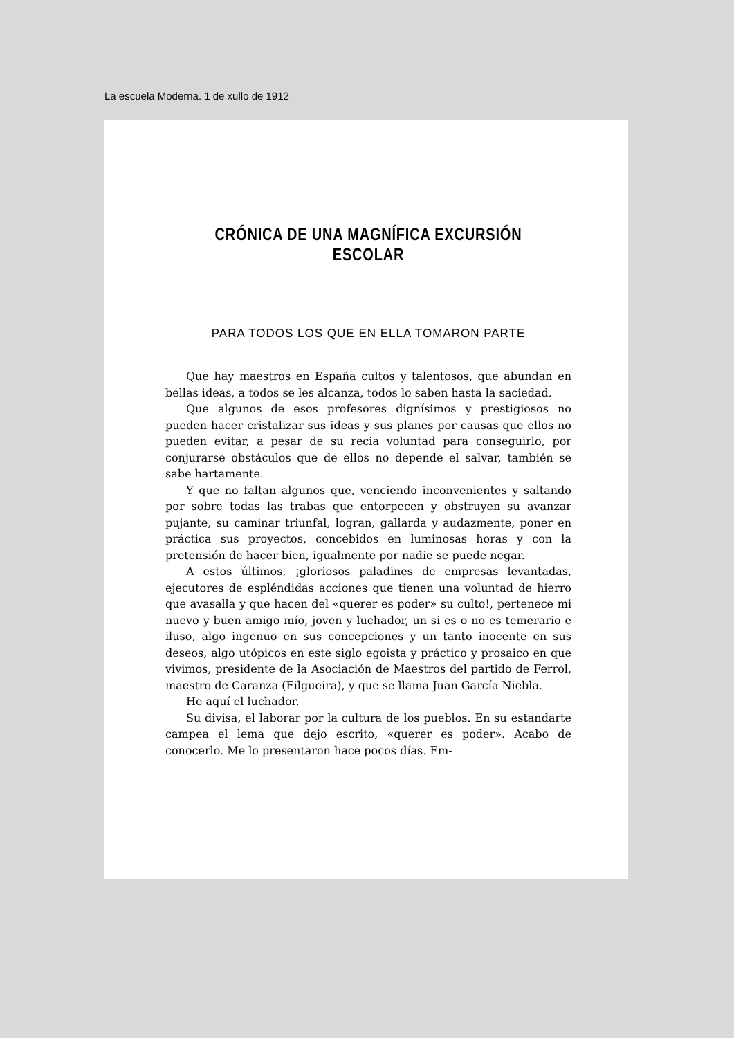La escuela Moderna. 1 de xullo de 1912
CRÓNICA DE UNA MAGNÍFICA EXCURSIÓN ESCOLAR
PARA TODOS LOS QUE EN ELLA TOMARON PARTE
Que hay maestros en España cultos y talentosos, que abundan en bellas ideas, a todos se les alcanza, todos lo saben hasta la saciedad.
Que algunos de esos profesores dignísimos y prestigiosos no pueden hacer cristalizar sus ideas y sus planes por causas que ellos no pueden evitar, a pesar de su recia voluntad para conseguirlo, por conjurarse obstáculos que de ellos no depende el salvar, también se sabe hartamente.
Y que no faltan algunos que, venciendo inconvenientes y saltando por sobre todas las trabas que entorpecen y obstruyen su avanzar pujante, su caminar triunfal, logran, gallarda y audazmente, poner en práctica sus proyectos, concebidos en luminosas horas y con la pretensión de hacer bien, igualmente por nadie se puede negar.
A estos últimos, ¡gloriosos paladines de empresas levantadas, ejecutores de espléndidas acciones que tienen una voluntad de hierro que avasalla y que hacen del «querer es poder» su culto!, pertenece mi nuevo y buen amigo mío, joven y luchador, un si es o no es temerario e iluso, algo ingenuo en sus concepciones y un tanto inocente en sus deseos, algo utópicos en este siglo egoista y práctico y prosaico en que vivimos, presidente de la Asociación de Maestros del partido de Ferrol, maestro de Caranza (Filgueira), y que se llama Juan García Niebla.
He aquí el luchador.
Su divisa, el laborar por la cultura de los pueblos. En su estandarte campea el lema que dejo escrito, «querer es poder». Acabo de conocerlo. Me lo presentaron hace pocos días. Em-